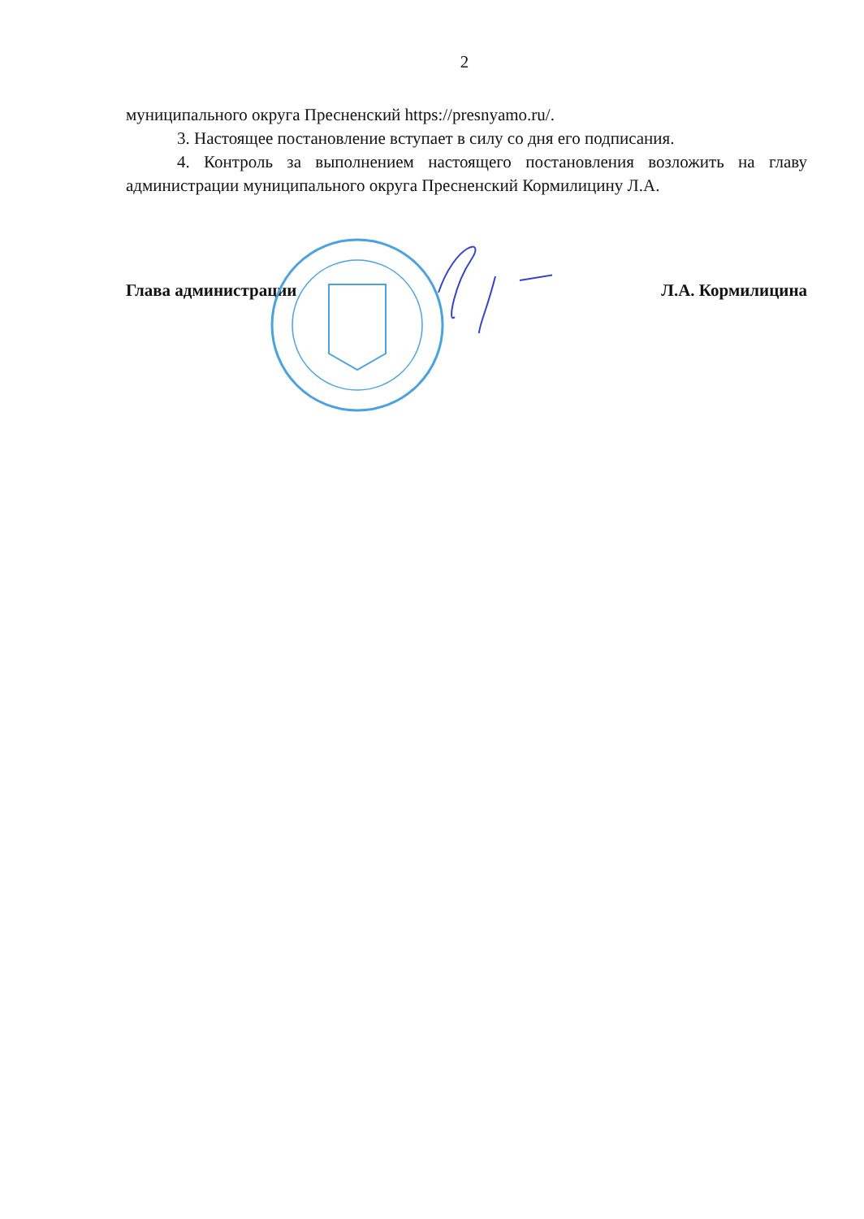2
муниципального округа Пресненский https://presnyamo.ru/.
3. Настоящее постановление вступает в силу со дня его подписания.
4. Контроль за выполнением настоящего постановления возложить на главу администрации муниципального округа Пресненский Кормилицину Л.А.
Глава администрации Л.А. Кормилицина